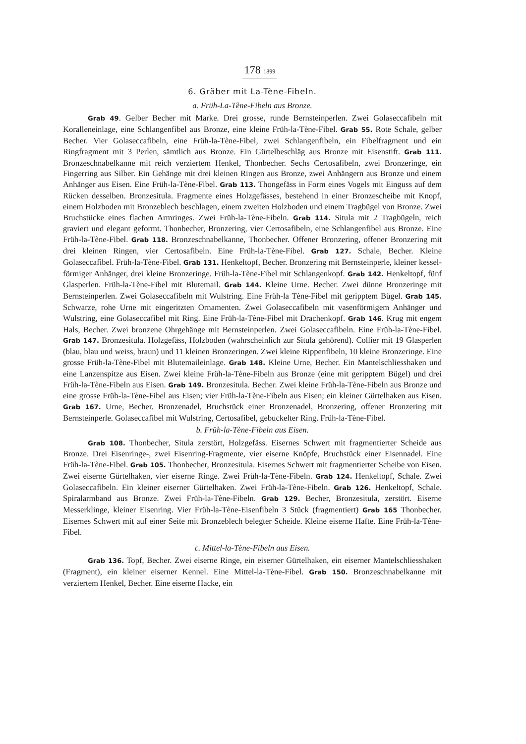178 1899
6. Gräber mit La-Tène-Fibeln.
a. Früh-La-Tène-Fibeln aus Bronze.
Grab 49. Gelber Becher mit Marke. Drei grosse, runde Bernsteinperlen. Zwei Golaseccafibeln mit Koralleneinlage, eine Schlangenfibel aus Bronze, eine kleine Früh-la-Tène-Fibel. Grab 55. Rote Schale, gelber Becher. Vier Golaseccafibeln, eine Früh-la-Tène-Fibel, zwei Schlangenfibeln, ein Fibelfragment und ein Ringfragment mit 3 Perlen, sämtlich aus Bronze. Ein Gürtelbeschläg aus Bronze mit Eisenstift. Grab 111. Bronzeschnabelkanne mit reich verziertem Henkel, Thonbecher. Sechs Certosafibeln, zwei Bronzeringe, ein Fingerring aus Silber. Ein Gehänge mit drei kleinen Ringen aus Bronze, zwei Anhängern aus Bronze und einem Anhänger aus Eisen. Eine Früh-la-Tène-Fibel. Grab 113. Thongefäss in Form eines Vogels mit Einguss auf dem Rücken desselben. Bronzesitula. Fragmente eines Holzgefässes, bestehend in einer Bronzescheibe mit Knopf, einem Holzboden mit Bronzeblech beschlagen, einem zweiten Holzboden und einem Tragbügel von Bronze. Zwei Bruchstücke eines flachen Armringes. Zwei Früh-la-Tène-Fibeln. Grab 114. Situla mit 2 Tragbügeln, reich graviert und elegant geformt. Thonbecher, Bronzering, vier Certosafibeln, eine Schlangenfibel aus Bronze. Eine Früh-la-Tène-Fibel. Grab 118. Bronzeschnabelkanne, Thonbecher. Offener Bronzering, offener Bronzering mit drei kleinen Ringen, vier Certosafibeln. Eine Früh-la-Tène-Fibel. Grab 127. Schale, Becher. Kleine Golaseccafibel. Früh-la-Tène-Fibel. Grab 131. Henkeltopf, Becher. Bronzering mit Bernsteinperle, kleiner kessel-förmiger Anhänger, drei kleine Bronzeringe. Früh-la-Tène-Fibel mit Schlangenkopf. Grab 142. Henkeltopf, fünf Glasperlen. Früh-la-Tène-Fibel mit Blutemail. Grab 144. Kleine Urne. Becher. Zwei dünne Bronzeringe mit Bernsteinperlen. Zwei Golaseccafibeln mit Wulstring. Eine Früh-la Tène-Fibel mit geripptem Bügel. Grab 145. Schwarze, rohe Urne mit eingeritzten Ornamenten. Zwei Golaseccafibeln mit vasenförmigem Anhänger und Wulstring, eine Golaseccafibel mit Ring. Eine Früh-la-Tène-Fibel mit Drachenkopf. Grab 146. Krug mit engem Hals, Becher. Zwei bronzene Ohrgehänge mit Bernsteinperlen. Zwei Golaseccafibeln. Eine Früh-la-Tène-Fibel. Grab 147. Bronzesitula. Holzgefäss, Holzboden (wahrscheinlich zur Situla gehörend). Collier mit 19 Glasperlen (blau, blau und weiss, braun) und 11 kleinen Bronzeringen. Zwei kleine Rippenfibeln, 10 kleine Bronzeringe. Eine grosse Früh-la-Tène-Fibel mit Blutemaileinlage. Grab 148. Kleine Urne, Becher. Ein Mantelschliesshaken und eine Lanzenspitze aus Eisen. Zwei kleine Früh-la-Tène-Fibeln aus Bronze (eine mit geripptem Bügel) und drei Früh-la-Tène-Fibeln aus Eisen. Grab 149. Bronzesitula. Becher. Zwei kleine Früh-la-Tène-Fibeln aus Bronze und eine grosse Früh-la-Tène-Fibel aus Eisen; vier Früh-la-Tène-Fibeln aus Eisen; ein kleiner Gürtelhaken aus Eisen. Grab 167. Urne, Becher. Bronzenadel, Bruchstück einer Bronzenadel, Bronzering, offener Bronzering mit Bernsteinperle. Golaseccafibel mit Wulstring, Certosafibel, gebuckelter Ring. Früh-la-Tène-Fibel.
b. Früh-la-Tène-Fibeln aus Eisen.
Grab 108. Thonbecher, Situla zerstört, Holzgefäss. Eisernes Schwert mit fragmentierter Scheide aus Bronze. Drei Eisenringe-, zwei Eisenring-Fragmente, vier eiserne Knöpfe, Bruchstück einer Eisennadel. Eine Früh-la-Tène-Fibel. Grab 105. Thonbecher, Bronzesitula. Eisernes Schwert mit fragmentierter Scheibe von Eisen. Zwei eiserne Gürtelhaken, vier eiserne Ringe. Zwei Früh-la-Tène-Fibeln. Grab 124. Henkeltopf, Schale. Zwei Golaseccafibeln. Ein kleiner eiserner Gürtelhaken. Zwei Früh-la-Tène-Fibeln. Grab 126. Henkeltopf, Schale. Spiralarmband aus Bronze. Zwei Früh-la-Tène-Fibeln. Grab 129. Becher, Bronzesitula, zerstört. Eiserne Messerklinge, kleiner Eisenring. Vier Früh-la-Tène-Eisenfibeln 3 Stück (fragmentiert) Grab 165 Thonbecher. Eisernes Schwert mit auf einer Seite mit Bronzeblech belegter Scheide. Kleine eiserne Hafte. Eine Früh-la-Tène-Fibel.
c. Mittel-la-Tène-Fibeln aus Eisen.
Grab 136. Topf, Becher. Zwei eiserne Ringe, ein eiserner Gürtelhaken, ein eiserner Mantelschliesshaken (Fragment), ein kleiner eiserner Kennel. Eine Mittel-la-Tène-Fibel. Grab 150. Bronzeschnabelkanne mit verziertem Henkel, Becher. Eine eiserne Hacke, ein